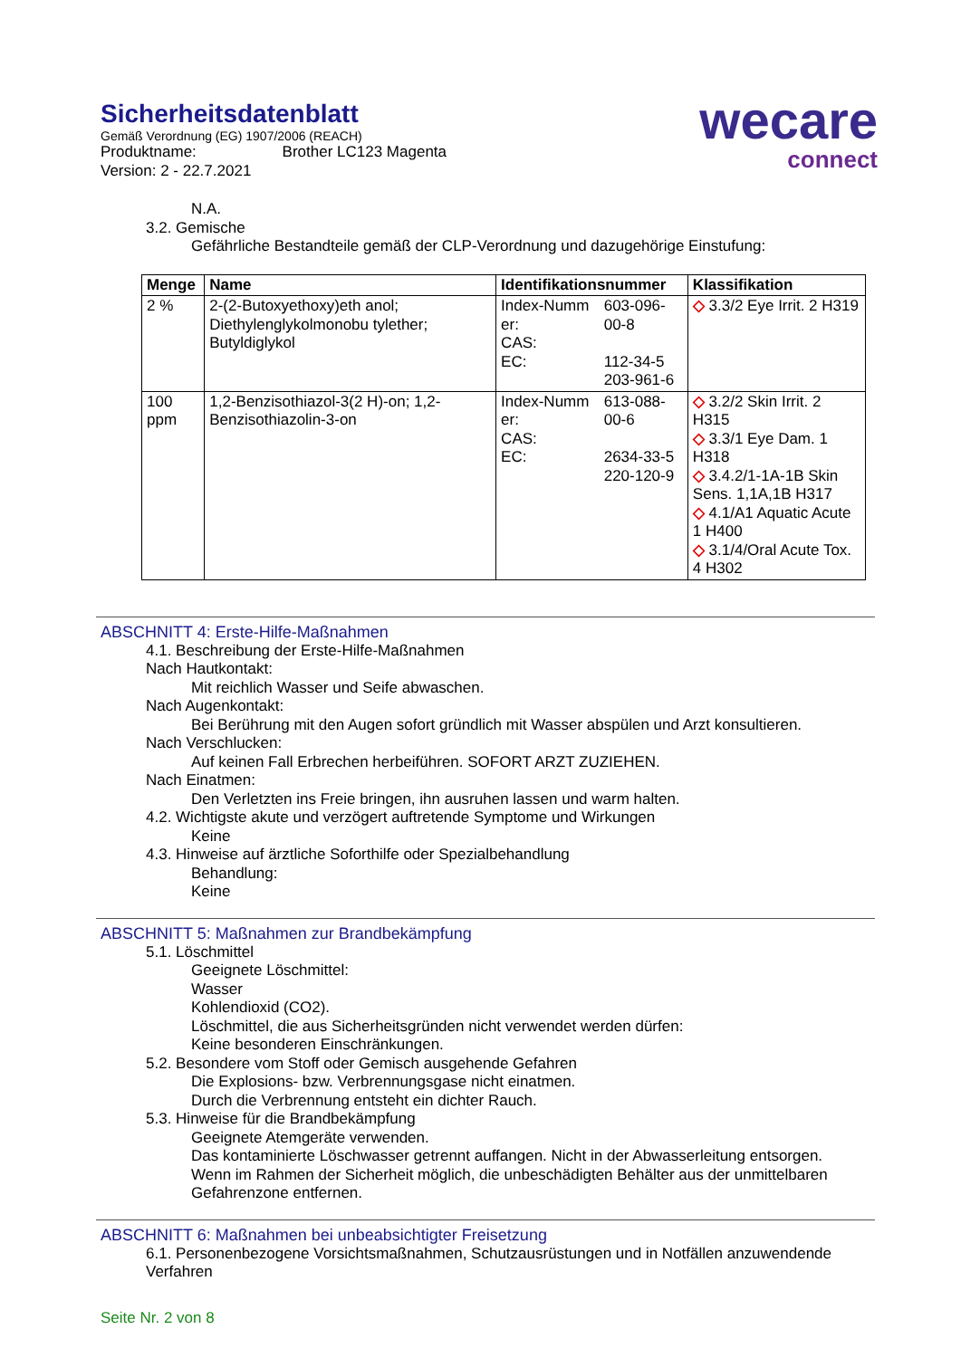wecare
connect
Sicherheitsdatenblatt
Gemäß Verordnung (EG) 1907/2006 (REACH)
Produktname: Brother LC123 Magenta
Version: 2 - 22.7.2021
N.A.
3.2. Gemische
Gefährliche Bestandteile gemäß der CLP-Verordnung und dazugehörige Einstufung:
| Menge | Name | Identifikationsnummer | | Klassifikation |
| --- | --- | --- | --- | --- |
| 2 % | 2-(2-Butoxyethoxy)eth anol; Diethylenglykolmonobu tylether; Butyldiglykol | Index-Numm er: CAS: EC: | 603-096-00-8 112-34-5 203-961-6 | ◇ 3.3/2 Eye Irrit. 2 H319 |
| 100 ppm | 1,2-Benzisothiazol-3(2 H)-on; 1,2-Benzisothiazolin-3-on | Index-Numm er: CAS: EC: | 613-088-00-6 2634-33-5 220-120-9 | ◇ 3.2/2 Skin Irrit. 2 H315 ◇ 3.3/1 Eye Dam. 1 H318 ◇ 3.4.2/1-1A-1B Skin Sens. 1,1A,1B H317 ◇ 4.1/A1 Aquatic Acute 1 H400 ◇ 3.1/4/Oral Acute Tox. 4 H302 |
ABSCHNITT 4: Erste-Hilfe-Maßnahmen
4.1. Beschreibung der Erste-Hilfe-Maßnahmen
Nach Hautkontakt:
Mit reichlich Wasser und Seife abwaschen.
Nach Augenkontakt:
Bei Berührung mit den Augen sofort gründlich mit Wasser abspülen und Arzt konsultieren.
Nach Verschlucken:
Auf keinen Fall Erbrechen herbeiführen. SOFORT ARZT ZUZIEHEN.
Nach Einatmen:
Den Verletzten ins Freie bringen, ihn ausruhen lassen und warm halten.
4.2. Wichtigste akute und verzögert auftretende Symptome und Wirkungen
Keine
4.3. Hinweise auf ärztliche Soforthilfe oder Spezialbehandlung
Behandlung:
Keine
ABSCHNITT 5: Maßnahmen zur Brandbekämpfung
5.1. Löschmittel
Geeignete Löschmittel:
Wasser
Kohlendioxid (CO2).
Löschmittel, die aus Sicherheitsgründen nicht verwendet werden dürfen:
Keine besonderen Einschränkungen.
5.2. Besondere vom Stoff oder Gemisch ausgehende Gefahren
Die Explosions- bzw. Verbrennungsgase nicht einatmen.
Durch die Verbrennung entsteht ein dichter Rauch.
5.3. Hinweise für die Brandbekämpfung
Geeignete Atemgeräte verwenden.
Das kontaminierte Löschwasser getrennt auffangen. Nicht in der Abwasserleitung entsorgen.
Wenn im Rahmen der Sicherheit möglich, die unbeschädigten Behälter aus der unmittelbaren Gefahrenzone entfernen.
ABSCHNITT 6: Maßnahmen bei unbeabsichtigter Freisetzung
6.1. Personenbezogene Vorsichtsmaßnahmen, Schutzausrüstungen und in Notfällen anzuwendende Verfahren
Seite Nr. 2 von 8